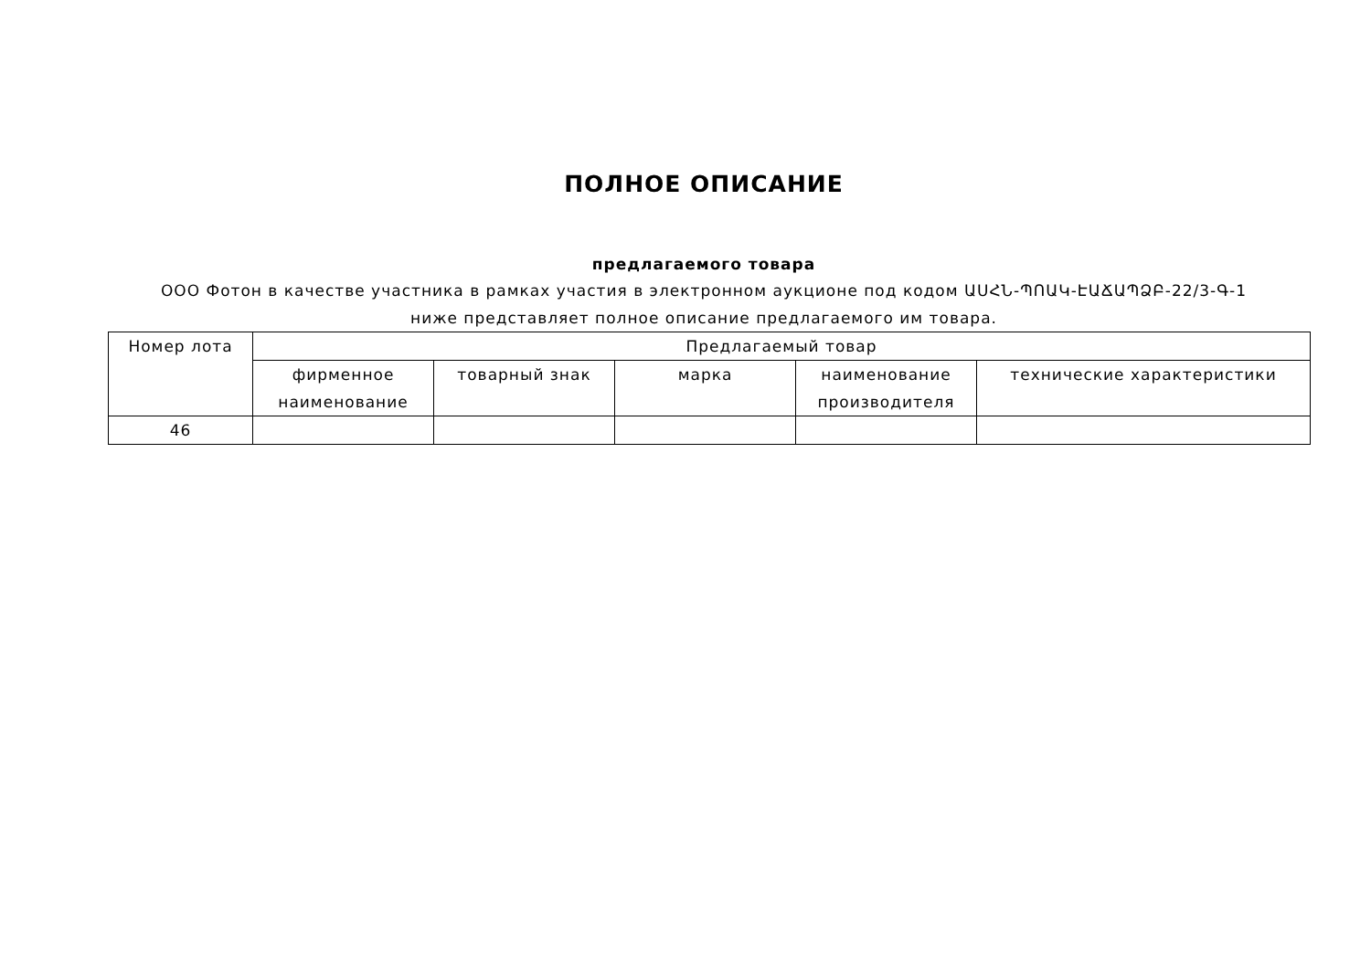ПОЛНОЕ ОПИСАНИЕ
предлагаемого товара
ООО Фотон в качестве участника в рамках участия в электронном аукционе под кодом ԱՍՀՆ-ՊՈԱԿ-ԷԱՃԱՊՁԲ-22/3-Գ-1 ниже представляет полное описание предлагаемого им товара.
| Номер лота | Предлагаемый товар | | | | |
| --- | --- | --- | --- | --- | --- |
| | фирменное наименование | товарный знак | марка | наименование производителя | технические характеристики |
| 46 | | | | | |